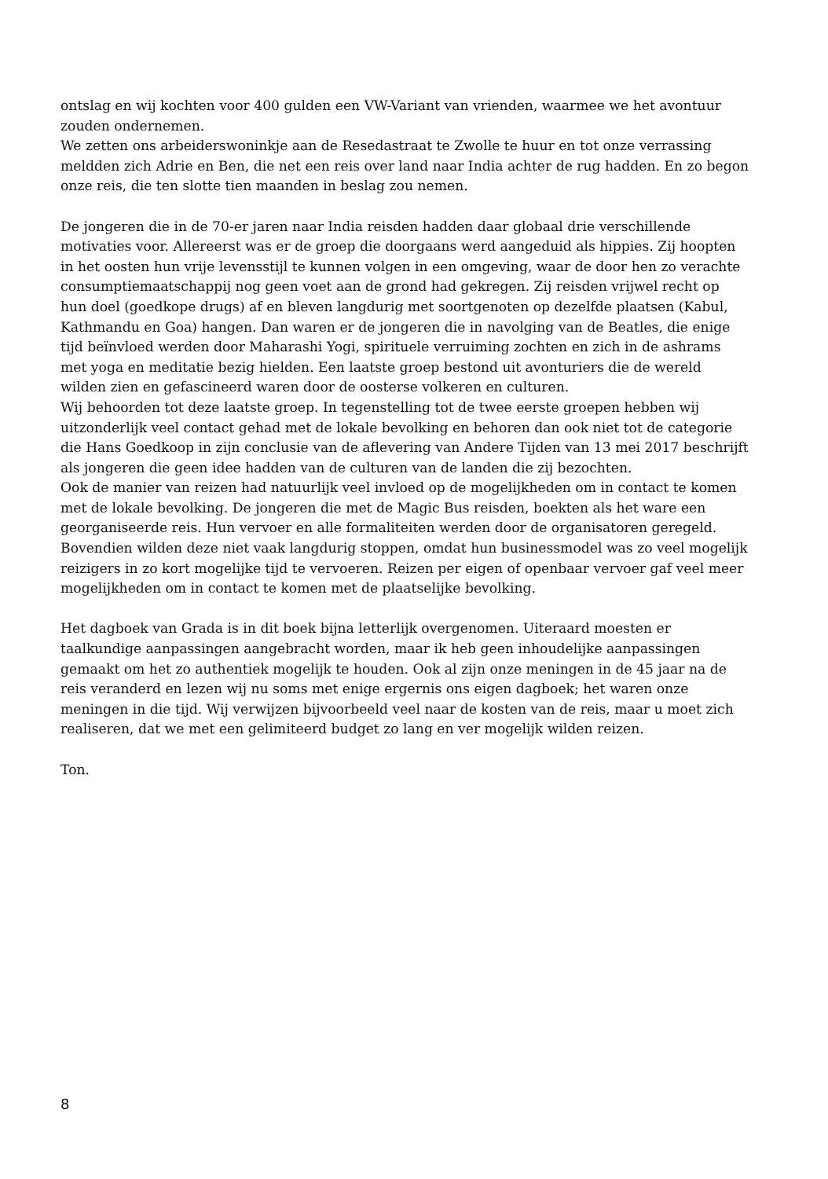ontslag en wij kochten voor 400 gulden een VW-Variant van vrienden, waarmee we het avontuur zouden ondernemen.
We zetten ons arbeiderswoninkje aan de Resedastraat te Zwolle te huur en tot onze verrassing meldden zich Adrie en Ben, die net een reis over land naar India achter de rug hadden. En zo begon onze reis, die ten slotte tien maanden in beslag zou nemen.
De jongeren die in de 70-er jaren naar India reisden hadden daar globaal drie verschillende motivaties voor. Allereerst was er de groep die doorgaans werd aangeduid als hippies. Zij hoopten in het oosten hun vrije levensstijl te kunnen volgen in een omgeving, waar de door hen zo verachte consumptiemaatschappij nog geen voet aan de grond had gekregen. Zij reisden vrijwel recht op hun doel (goedkope drugs) af en bleven langdurig met soortgenoten op dezelfde plaatsen (Kabul, Kathmandu en Goa) hangen. Dan waren er de jongeren die in navolging van de Beatles, die enige tijd beïnvloed werden door Maharashi Yogi, spirituele verruiming zochten en zich in de ashrams met yoga en meditatie bezig hielden. Een laatste groep bestond uit avonturiers die de wereld wilden zien en gefascineerd waren door de oosterse volkeren en culturen.
Wij behoorden tot deze laatste groep. In tegenstelling tot de twee eerste groepen hebben wij uitzonderlijk veel contact gehad met de lokale bevolking en behoren dan ook niet tot de categorie die Hans Goedkoop in zijn conclusie van de aflevering van Andere Tijden van 13 mei 2017 beschrijft als jongeren die geen idee hadden van de culturen van de landen die zij bezochten.
Ook de manier van reizen had natuurlijk veel invloed op de mogelijkheden om in contact te komen met de lokale bevolking. De jongeren die met de Magic Bus reisden, boekten als het ware een georganiseerde reis. Hun vervoer en alle formaliteiten werden door de organisatoren geregeld. Bovendien wilden deze niet vaak langdurig stoppen, omdat hun businessmodel was zo veel mogelijk reizigers in zo kort mogelijke tijd te vervoeren. Reizen per eigen of openbaar vervoer gaf veel meer mogelijkheden om in contact te komen met de plaatselijke bevolking.
Het dagboek van Grada is in dit boek bijna letterlijk overgenomen. Uiteraard moesten er taalkundige aanpassingen aangebracht worden, maar ik heb geen inhoudelijke aanpassingen gemaakt om het zo authentiek mogelijk te houden. Ook al zijn onze meningen in de 45 jaar na de reis veranderd en lezen wij nu soms met enige ergernis ons eigen dagboek; het waren onze meningen in die tijd. Wij verwijzen bijvoorbeeld veel naar de kosten van de reis, maar u moet zich realiseren, dat we met een gelimiteerd budget zo lang en ver mogelijk wilden reizen.
Ton.
8